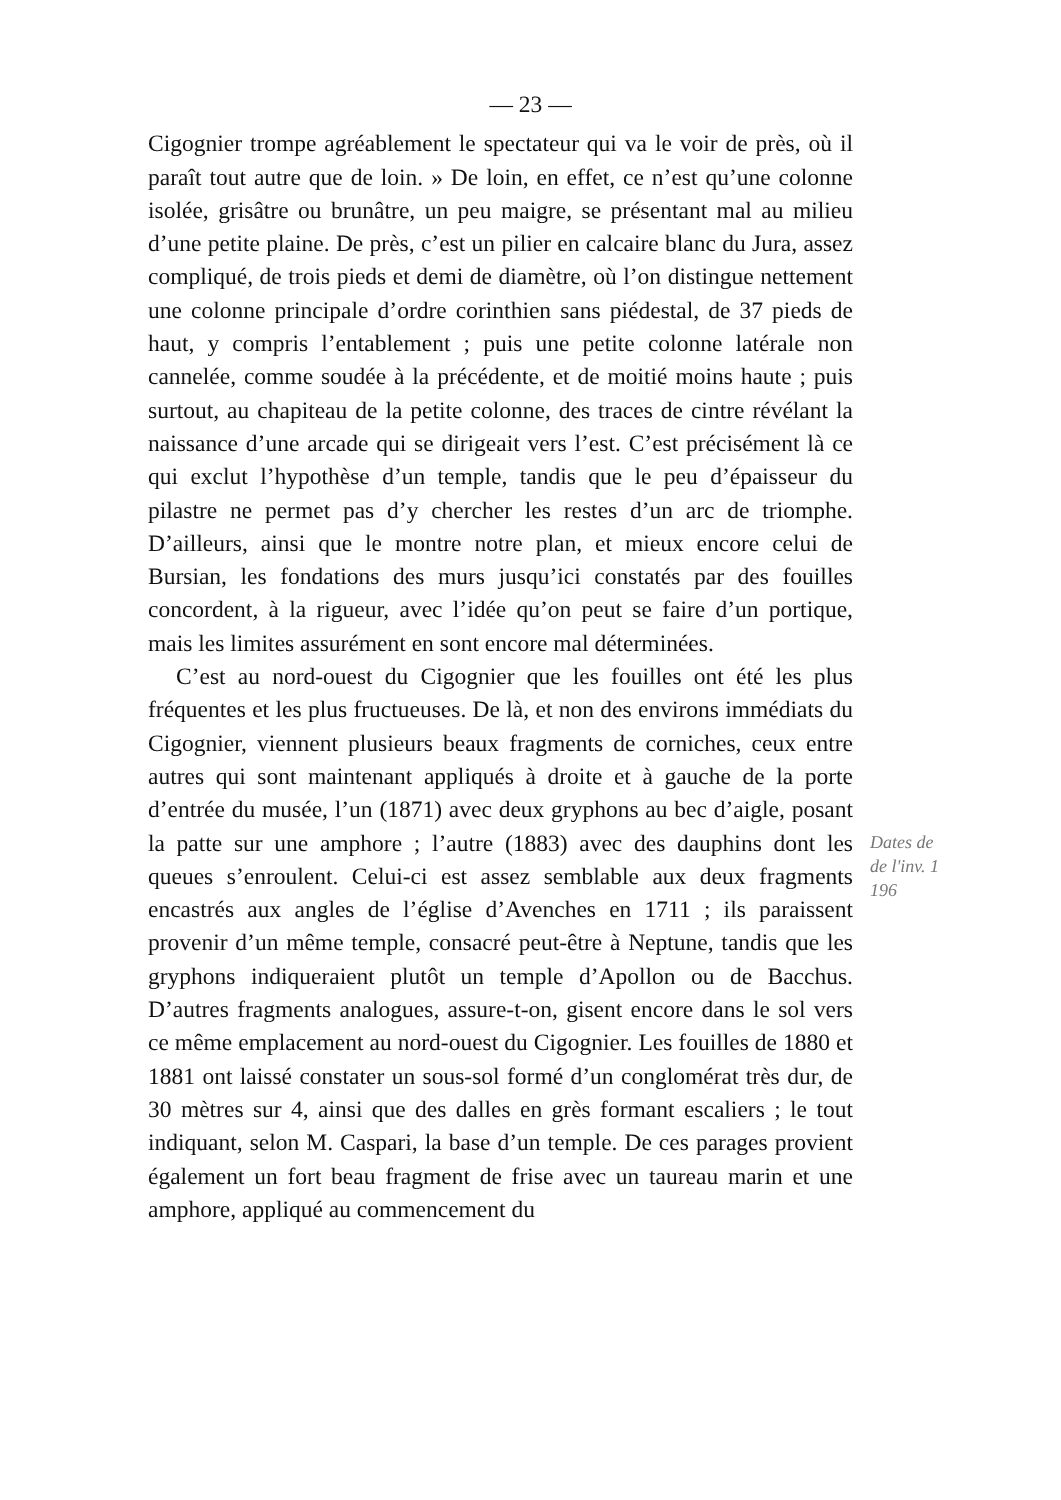— 23 —
Cigognier trompe agréablement le spectateur qui va le voir de près, où il paraît tout autre que de loin. » De loin, en effet, ce n’est qu’une colonne isolée, grisâtre ou brunâtre, un peu maigre, se présentant mal au milieu d’une petite plaine. De près, c’est un pilier en calcaire blanc du Jura, assez compliqué, de trois pieds et demi de diamètre, où l’on distingue nettement une colonne principale d’ordre corinthien sans piédestal, de 37 pieds de haut, y compris l’entablement ; puis une petite colonne latérale non cannelée, comme soudée à la précédente, et de moitié moins haute ; puis surtout, au chapiteau de la petite colonne, des traces de cintre révélant la naissance d’une arcade qui se dirigeait vers l’est. C’est précisément là ce qui exclut l’hypothèse d’un temple, tandis que le peu d’épaisseur du pilastre ne permet pas d’y chercher les restes d’un arc de triomphe. D’ailleurs, ainsi que le montre notre plan, et mieux encore celui de Bursian, les fondations des murs jusqu’ici constatés par des fouilles concordent, à la rigueur, avec l’idée qu’on peut se faire d’un portique, mais les limites assurément en sont encore mal déterminées.
C’est au nord-ouest du Cigognier que les fouilles ont été les plus fréquentes et les plus fructueuses. De là, et non des environs immédiats du Cigognier, viennent plusieurs beaux fragments de corniches, ceux entre autres qui sont maintenant appliqués à droite et à gauche de la porte d’entrée du musée, l’un (1871) avec deux gryphons au bec d’aigle, posant la patte sur une amphore ; l’autre (1883) avec des dauphins dont les queues s’enroulent. Celui-ci est assez semblable aux deux fragments encastrés aux angles de l’église d’Avenches en 1711 ; ils paraissent provenir d’un même temple, consacré peut-être à Neptune, tandis que les gryphons indiqueraient plutôt un temple d’Apollon ou de Bacchus. D’autres fragments analogues, assure-t-on, gisent encore dans le sol vers ce même emplacement au nord-ouest du Cigognier. Les fouilles de 1880 et 1881 ont laissé constater un sous-sol formé d’un conglomérat très dur, de 30 mètres sur 4, ainsi que des dalles en grès formant escaliers ; le tout indiquant, selon M. Caspari, la base d’un temple. De ces parages provient également un fort beau fragment de frise avec un taureau marin et une amphore, appliqué au commencement du
Dates de
de l'inv. 1
196